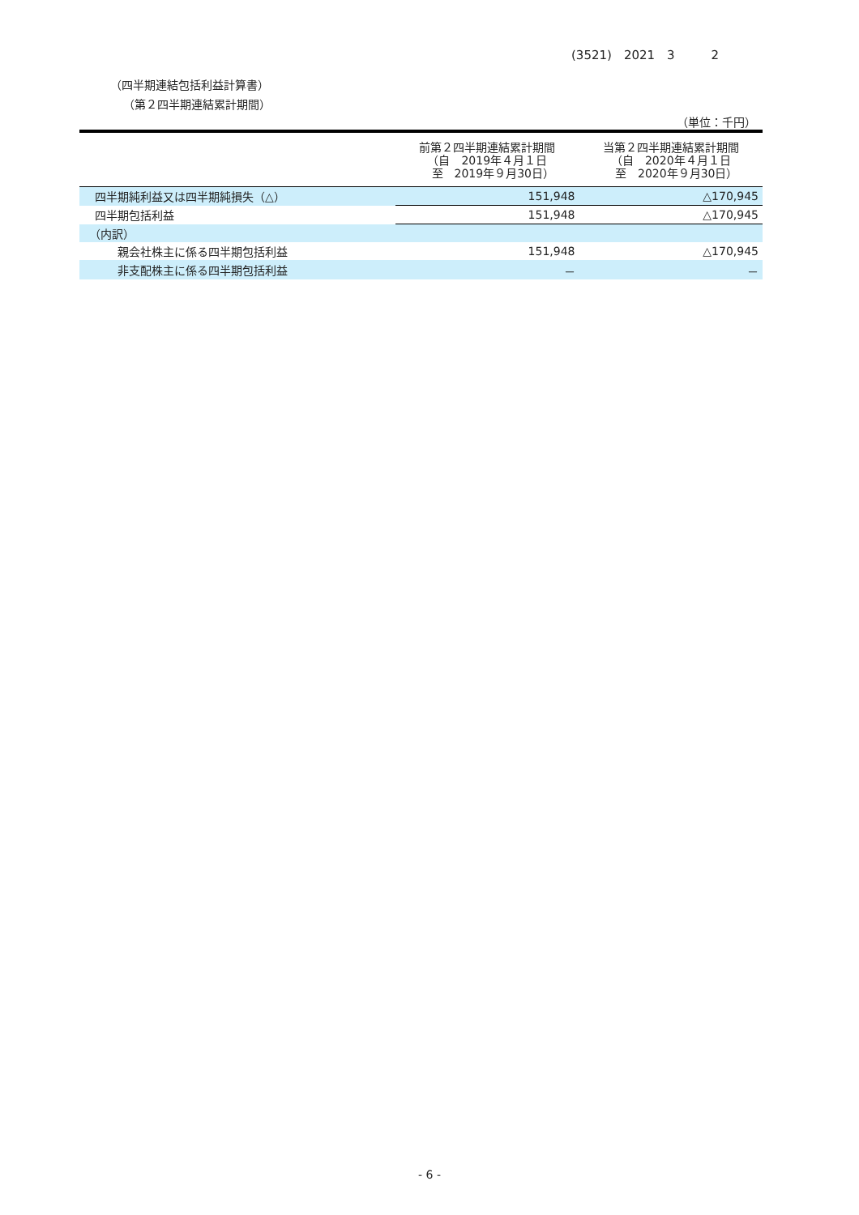(3521)　2021　3　　　2
（四半期連結包括利益計算書）
（第２四半期連結累計期間）
（単位：千円）
| | 前第２四半期連結累計期間 （自 2019年４月１日 至 2019年９月30日） | 当第２四半期連結累計期間 （自 2020年４月１日 至 2020年９月30日） |
| --- | --- | --- |
| 四半期純利益又は四半期純損失（△） | 151,948 | △170,945 |
| 四半期包括利益 | 151,948 | △170,945 |
| （内訳） | | |
| 親会社株主に係る四半期包括利益 | 151,948 | △170,945 |
| 非支配株主に係る四半期包括利益 | － | － |
- 6 -